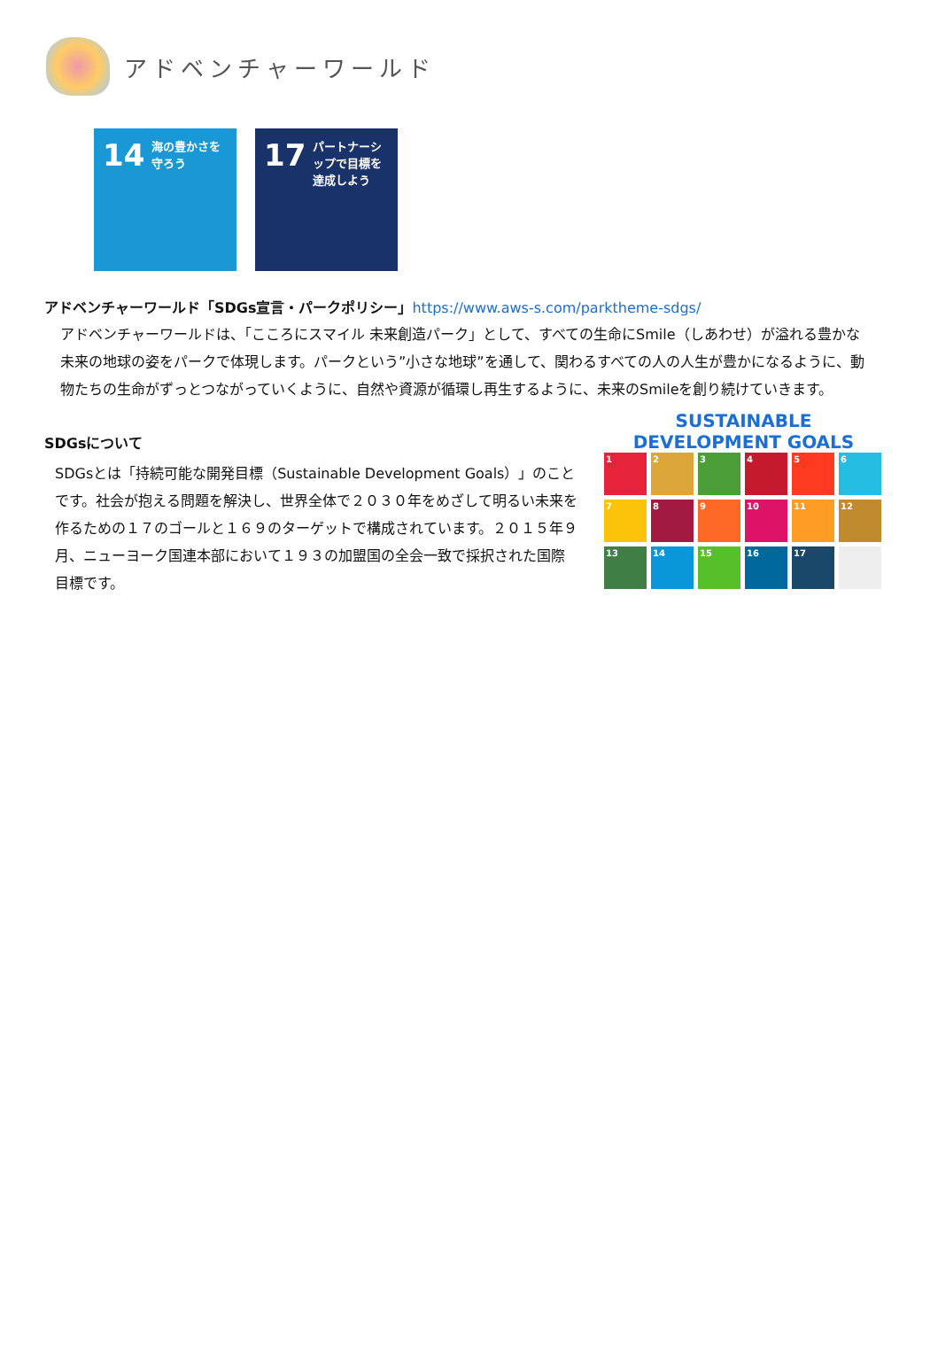アドベンチャーワールド
14 海の豊かさを守ろう
17 パートナーシップで目標を達成しよう
アドベンチャーワールド「SDGs宣言・パークポリシー」https://www.aws-s.com/parktheme-sdgs/
アドベンチャーワールドは、「こころにスマイル 未来創造パーク」として、すべての生命にSmile（しあわせ）が溢れる豊かな未来の地球の姿をパークで体現します。パークという”小さな地球”を通して、関わるすべての人の人生が豊かになるように、動物たちの生命がずっとつながっていくように、自然や資源が循環し再生するように、未来のSmileを創り続けていきます。
SDGsについて
SDGsとは「持続可能な開発目標（Sustainable Development Goals）」のことです。社会が抱える問題を解決し、世界全体で２０３０年をめざして明るい未来を作るための１７のゴールと１６９のターゲットで構成されています。２０１５年９月、ニューヨーク国連本部において１９３の加盟国の全会一致で採択された国際目標です。
SUSTAINABLE DEVELOPMENT GOALS
1
2
3
4
5
6
7
8
9
10
11
12
13
14
15
16
17